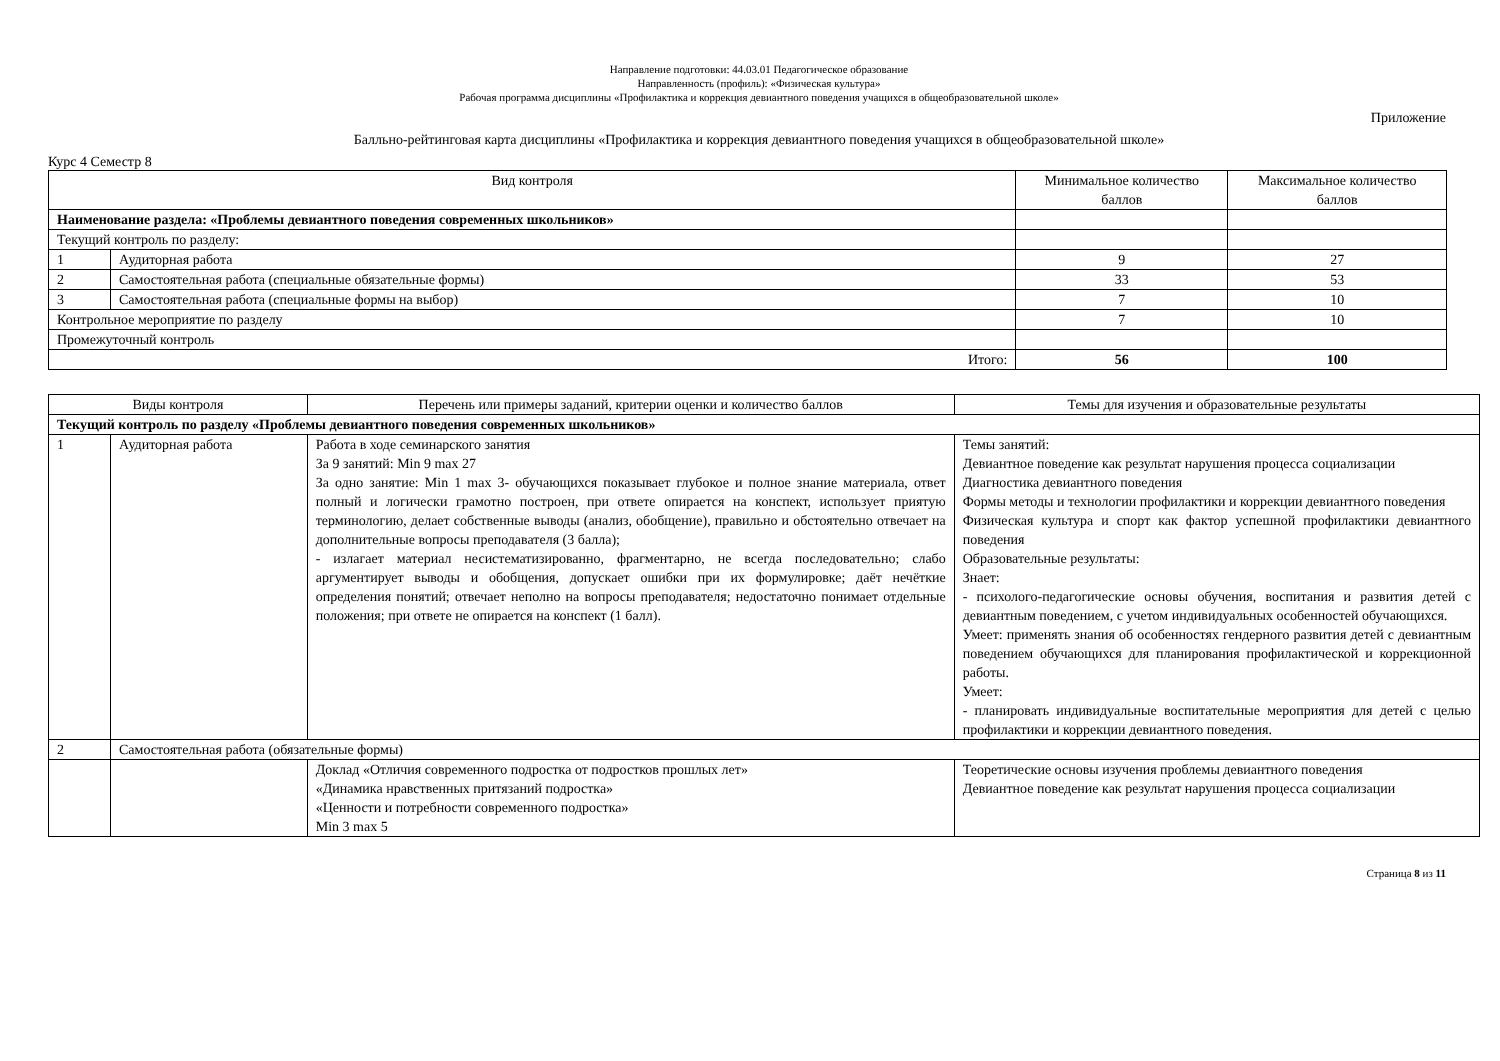Направление подготовки: 44.03.01 Педагогическое образование
Направленность (профиль): «Физическая культура»
Рабочая программа дисциплины «Профилактика и коррекция девиантного поведения учащихся в общеобразовательной школе»
Приложение
Балльно-рейтинговая карта дисциплины «Профилактика и коррекция девиантного поведения учащихся в общеобразовательной школе»
Курс 4 Семестр 8
| Вид контроля | | Минимальное количество баллов | Максимальное количество баллов |
| --- | --- | --- | --- |
| Наименование раздела: «Проблемы девиантного поведения современных школьников» | | | |
| Текущий контроль по разделу: | | | |
| 1 | Аудиторная работа | 9 | 27 |
| 2 | Самостоятельная работа (специальные обязательные формы) | 33 | 53 |
| 3 | Самостоятельная работа (специальные формы на выбор) | 7 | 10 |
| Контрольное мероприятие по разделу | | 7 | 10 |
| Промежуточный контроль | | | |
| Итого: | | 56 | 100 |
| Виды контроля | | Перечень или примеры заданий, критерии оценки и количество баллов | Темы для изучения и образовательные результаты |
| --- | --- | --- | --- |
| Текущий контроль по разделу «Проблемы девиантного поведения современных школьников» | | | |
| 1 | Аудиторная работа | Работа в ходе семинарского занятия За 9 занятий: Min 9 max 27 За одно занятие: Min 1 max 3- обучающихся показывает глубокое и полное знание материала, ответ полный и логически грамотно построен, при ответе опирается на конспект, использует приятую терминологию, делает собственные выводы (анализ, обобщение), правильно и обстоятельно отвечает на дополнительные вопросы преподавателя (3 балла); - излагает материал несистематизированно, фрагментарно, не всегда последовательно; слабо аргументирует выводы и обобщения, допускает ошибки при их формулировке; даёт нечёткие определения понятий; отвечает неполно на вопросы преподавателя; недостаточно понимает отдельные положения; при ответе не опирается на конспект (1 балл). | Темы занятий: Девиантное поведение как результат нарушения процесса социализации Диагностика девиантного поведения Формы методы и технологии профилактики и коррекции девиантного поведения Физическая культура и спорт как фактор успешной профилактики девиантного поведения Образовательные результаты: Знает: - психолого-педагогические основы обучения, воспитания и развития детей с девиантным поведением, с учетом индивидуальных особенностей обучающихся. Умеет: применять знания об особенностях гендерного развития детей с девиантным поведением обучающихся для планирования профилактической и коррекционной работы. Умеет: - планировать индивидуальные воспитательные мероприятия для детей с целью профилактики и коррекции девиантного поведения. |
| 2 | Самостоятельная работа (обязательные формы) | | |
| | | Доклад «Отличия современного подростка от подростков прошлых лет» «Динамика нравственных притязаний подростка» «Ценности и потребности современного подростка» Min 3 max 5 | Теоретические основы изучения проблемы девиантного поведения Девиантное поведение как результат нарушения процесса социализации |
Страница 8 из 11